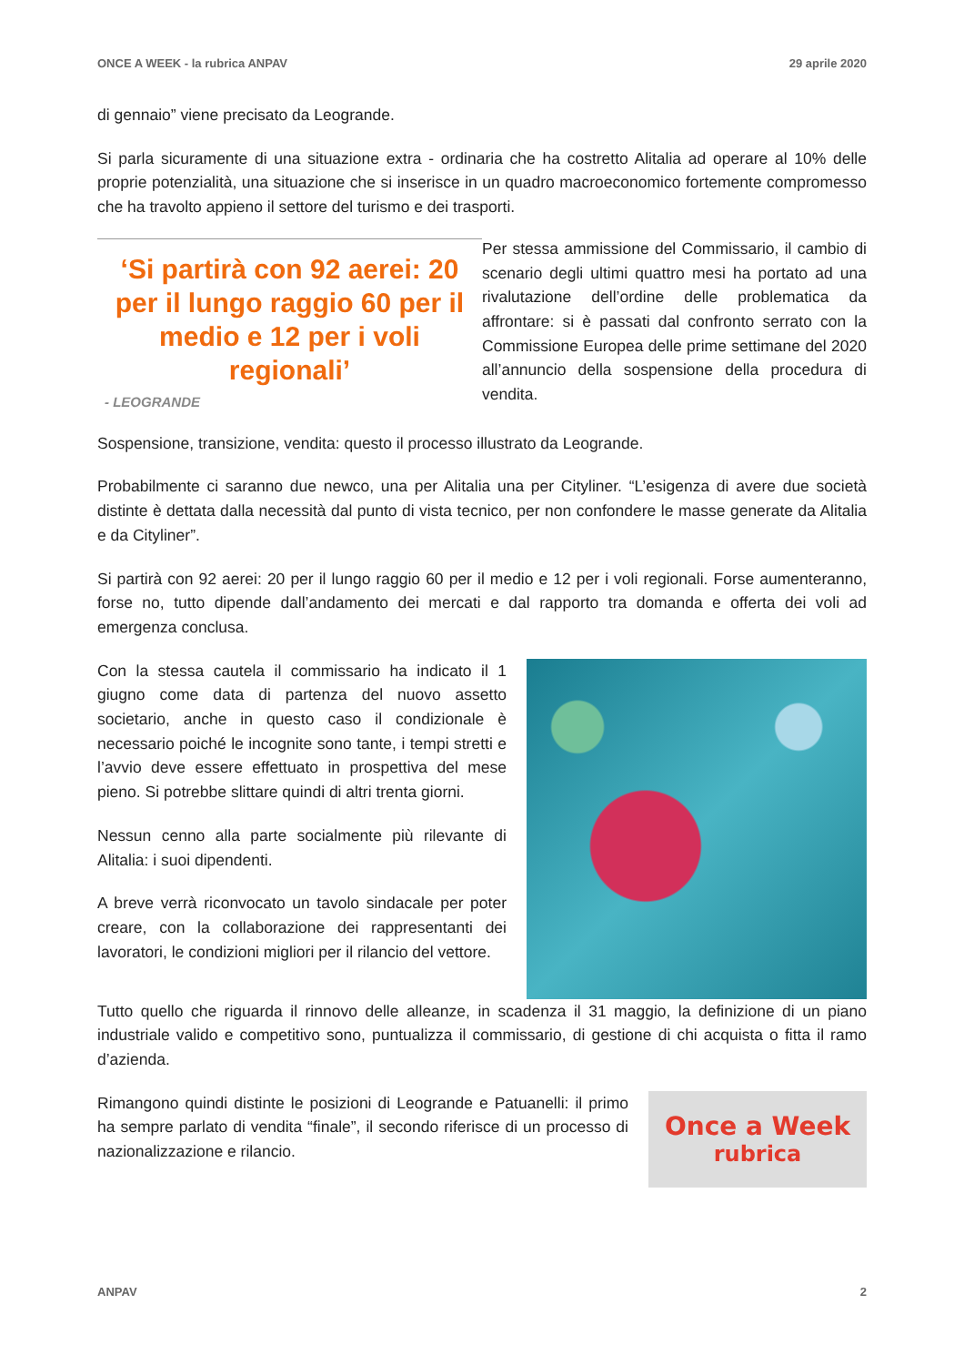ONCE A WEEK - la rubrica ANPAV 29 aprile 2020
di gennaio” viene precisato da Leogrande.
Si parla sicuramente di una situazione extra - ordinaria che ha costretto Alitalia ad operare al 10% delle proprie potenzialità, una situazione che si inserisce in un quadro macroeconomico fortemente compromesso che ha travolto appieno il settore del turismo e dei trasporti.
‘Si partirà con 92 aerei: 20 per il lungo raggio 60 per il medio e 12 per i voli regionali’
- LEOGRANDE
Per stessa ammissione del Commissario, il cambio di scenario degli ultimi quattro mesi ha portato ad una rivalutazione dell’ordine delle problematica da affrontare: si è passati dal confronto serrato con la Commissione Europea delle prime settimane del 2020 all’annuncio della sospensione della procedura di vendita.
Sospensione, transizione, vendita: questo il processo illustrato da Leogrande.
Probabilmente ci saranno due newco, una per Alitalia una per Cityliner. “L’esigenza di avere due società distinte è dettata dalla necessità dal punto di vista tecnico, per non confondere le masse generate da Alitalia e da Cityliner”.
Si partirà con 92 aerei: 20 per il lungo raggio 60 per il medio e 12 per i voli regionali. Forse aumenteranno, forse no, tutto dipende dall’andamento dei mercati e dal rapporto tra domanda e offerta dei voli ad emergenza conclusa.
Con la stessa cautela il commissario ha indicato il 1 giugno come data di partenza del nuovo assetto societario, anche in questo caso il condizionale è necessario poiché le incognite sono tante, i tempi stretti e l’avvio deve essere effettuato in prospettiva del mese pieno. Si potrebbe slittare quindi di altri trenta giorni.
Nessun cenno alla parte socialmente più rilevante di Alitalia: i suoi dipendenti.
A breve verrà riconvocato un tavolo sindacale per poter creare, con la collaborazione dei rappresentanti dei lavoratori, le condizioni migliori per il rilancio del vettore.
Tutto quello che riguarda il rinnovo delle alleanze, in scadenza il 31 maggio, la definizione di un piano industriale valido e competitivo sono, puntualizza il commissario, di gestione di chi acquista o fitta il ramo d’azienda.
Rimangono quindi distinte le posizioni di Leogrande e Patuanelli: il primo ha sempre parlato di vendita “finale”, il secondo riferisce di un processo di nazionalizzazione e rilancio.
Once a Week
rubrica
ANPAV 2